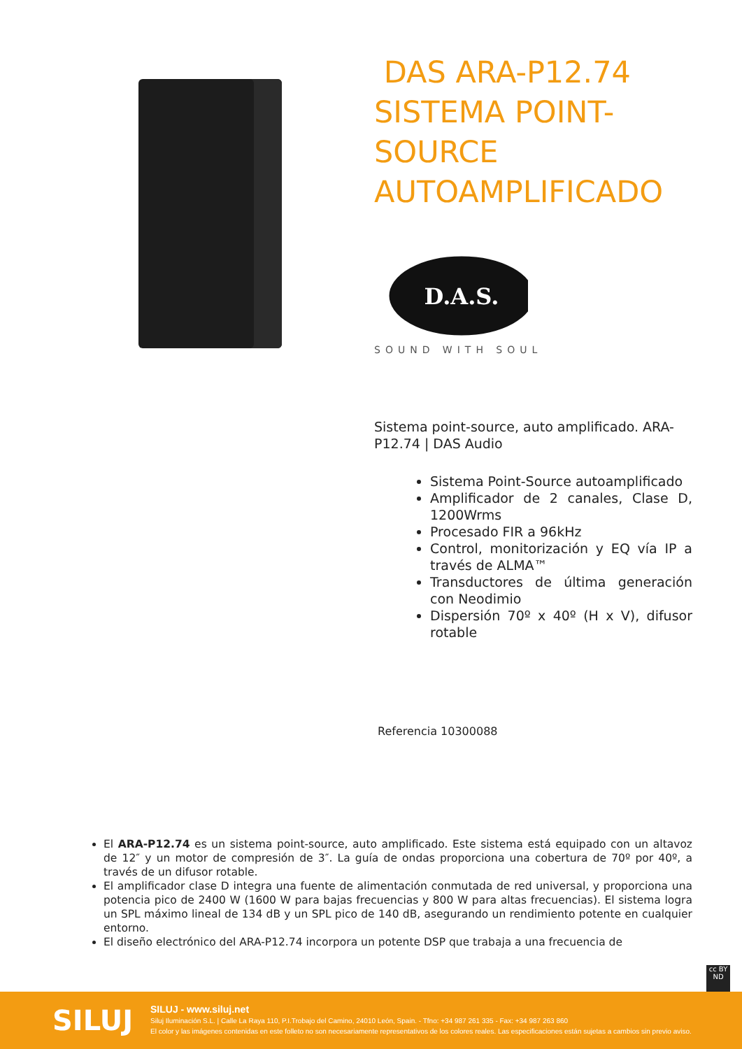DAS ARA-P12.74 SISTEMA POINT-SOURCE AUTOAMPLIFICADO
D.A.S.
SOUND WITH SOUL
Sistema point-source, auto amplificado. ARA-P12.74 | DAS Audio
Sistema Point-Source autoamplificado
Amplificador de 2 canales, Clase D, 1200Wrms
Procesado FIR a 96kHz
Control, monitorización y EQ vía IP a través de ALMA™
Transductores de última generación con Neodimio
Dispersión 70º x 40º (H x V), difusor rotable
Referencia 10300088
El ARA-P12.74 es un sistema point-source, auto amplificado. Este sistema está equipado con un altavoz de 12″ y un motor de compresión de 3″. La guía de ondas proporciona una cobertura de 70º por 40º, a través de un difusor rotable.
El amplificador clase D integra una fuente de alimentación conmutada de red universal, y proporciona una potencia pico de 2400 W (1600 W para bajas frecuencias y 800 W para altas frecuencias). El sistema logra un SPL máximo lineal de 134 dB y un SPL pico de 140 dB, asegurando un rendimiento potente en cualquier entorno.
El diseño electrónico del ARA-P12.74 incorpora un potente DSP que trabaja a una frecuencia de
cc BY ND
SILUJ
SILUJ - www.siluj.net
Siluj Iluminación S.L. | Calle La Raya 110, P.I.Trobajo del Camino, 24010 León, Spain. - Tfno: +34 987 261 335 - Fax: +34 987 263 860
El color y las imágenes contenidas en este folleto no son necesariamente representativos de los colores reales. Las especificaciones están sujetas a cambios sin previo aviso.